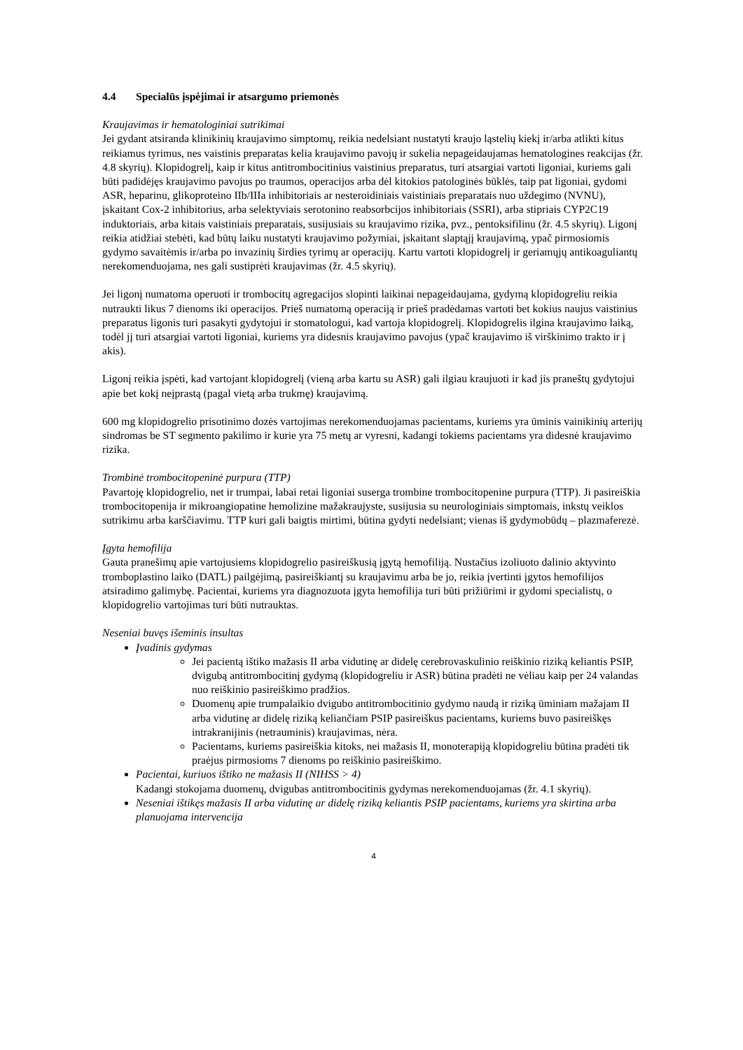4.4 Specialūs įspėjimai ir atsargumo priemonės
Kraujavimas ir hematologiniai sutrikimai
Jei gydant atsiranda klinikinių kraujavimo simptomų, reikia nedelsiant nustatyti kraujo ląstelių kiekį ir/arba atlikti kitus reikiamus tyrimus, nes vaistinis preparatas kelia kraujavimo pavojų ir sukelia nepageidaujamas hematologines reakcijas (žr. 4.8 skyrių). Klopidogrelį, kaip ir kitus antitrombocitinius vaistinius preparatus, turi atsargiai vartoti ligoniai, kuriems gali būti padidėjęs kraujavimo pavojus po traumos, operacijos arba dėl kitokios patologinės būklės, taip pat ligoniai, gydomi ASR, heparinu, glikoproteino IIb/IIIa inhibitoriais ar nesteroidiniais vaistiniais preparatais nuo uždegimo (NVNU), įskaitant Cox-2 inhibitorius, arba selektyviais serotonino reabsorbcijos inhibitoriais (SSRI), arba stipriais CYP2C19 induktoriais, arba kitais vaistiniais preparatais, susijusiais su kraujavimo rizika, pvz., pentoksifilinu (žr. 4.5 skyrių). Ligonį reikia atidžiai stebėti, kad būtų laiku nustatyti kraujavimo požymiai, įskaitant slaptąjį kraujavimą, ypač pirmosiomis gydymo savaitėmis ir/arba po invazinių širdies tyrimų ar operacijų. Kartu vartoti klopidogrelį ir geriamųjų antikoaguliantų nerekomenduojama, nes gali sustiprėti kraujavimas (žr. 4.5 skyrių).
Jei ligonį numatoma operuoti ir trombocitų agregacijos slopinti laikinai nepageidaujama, gydymą klopidogreliu reikia nutraukti likus 7 dienoms iki operacijos. Prieš numatomą operaciją ir prieš pradėdamas vartoti bet kokius naujus vaistinius preparatus ligonis turi pasakyti gydytojui ir stomatologui, kad vartoja klopidogrelį. Klopidogrelis ilgina kraujavimo laiką, todėl jį turi atsargiai vartoti ligoniai, kuriems yra didesnis kraujavimo pavojus (ypač kraujavimo iš virškinimo trakto ir į akis).
Ligonį reikia įspėti, kad vartojant klopidogrelį (vieną arba kartu su ASR) gali ilgiau kraujuoti ir kad jis praneštų gydytojui apie bet kokį neįprastą (pagal vietą arba trukmę) kraujavimą.
600 mg klopidogrelio prisotinimo dozės vartojimas nerekomenduojamas pacientams, kuriems yra ūminis vainikinių arterijų sindromas be ST segmento pakilimo ir kurie yra 75 metų ar vyresni, kadangi tokiems pacientams yra didesnė kraujavimo rizika.
Trombinė trombocitopeninė purpura (TTP)
Pavartoję klopidogrelio, net ir trumpai, labai retai ligoniai suserga trombine trombocitopenine purpura (TTP). Ji pasireiškia trombocitopenija ir mikroangiopatine hemolizine mažakraujyste, susijusia su neurologiniais simptomais, inkstų veiklos sutrikimu arba karščiavimu. TTP kuri gali baigtis mirtimi, būtina gydyti nedelsiant; vienas iš gydymobūdų – plazmaferezė.
Įgyta hemofilija
Gauta pranešimų apie vartojusiems klopidogrelio pasireiškusią įgytą hemofiliją. Nustačius izoliuoto dalinio aktyvinto tromboplastino laiko (DATL) pailgėjimą, pasireiškiantį su kraujavimu arba be jo, reikia įvertinti įgytos hemofilijos atsiradimo galimybę. Pacientai, kuriems yra diagnozuota įgyta hemofilija turi būti prižiūrimi ir gydomi specialistų, o klopidogrelio vartojimas turi būti nutrauktas.
Neseniai buvęs išeminis insultas
Įvadinis gydymas
Jei pacientą ištiko mažasis II arba vidutinę ar didelę cerebrovaskulinio reiškinio riziką keliantis PSIP, dvigubą antitrombocitinį gydymą (klopidogreliu ir ASR) būtina pradėti ne vėliau kaip per 24 valandas nuo reiškinio pasireiškimo pradžios.
Duomenų apie trumpalaikio dvigubo antitrombocitinio gydymo naudą ir riziką ūminiam mažajam II arba vidutinę ar didelę riziką keliančiam PSIP pasireiškus pacientams, kuriems buvo pasireiškęs intrakranijinis (netrauminis) kraujavimas, nėra.
Pacientams, kuriems pasireiškia kitoks, nei mažasis II, monoterapiją klopidogreliu būtina pradėti tik praėjus pirmosioms 7 dienoms po reiškinio pasireiškimo.
Pacientai, kuriuos ištiko ne mažasis II (NIHSS > 4)
Kadangi stokojama duomenų, dvigubas antitrombocitinis gydymas nerekomenduojamas (žr. 4.1 skyrių).
Neseniai ištikęs mažasis II arba vidutinę ar didelę riziką keliantis PSIP pacientams, kuriems yra skirtina arba planuojama intervencija
4